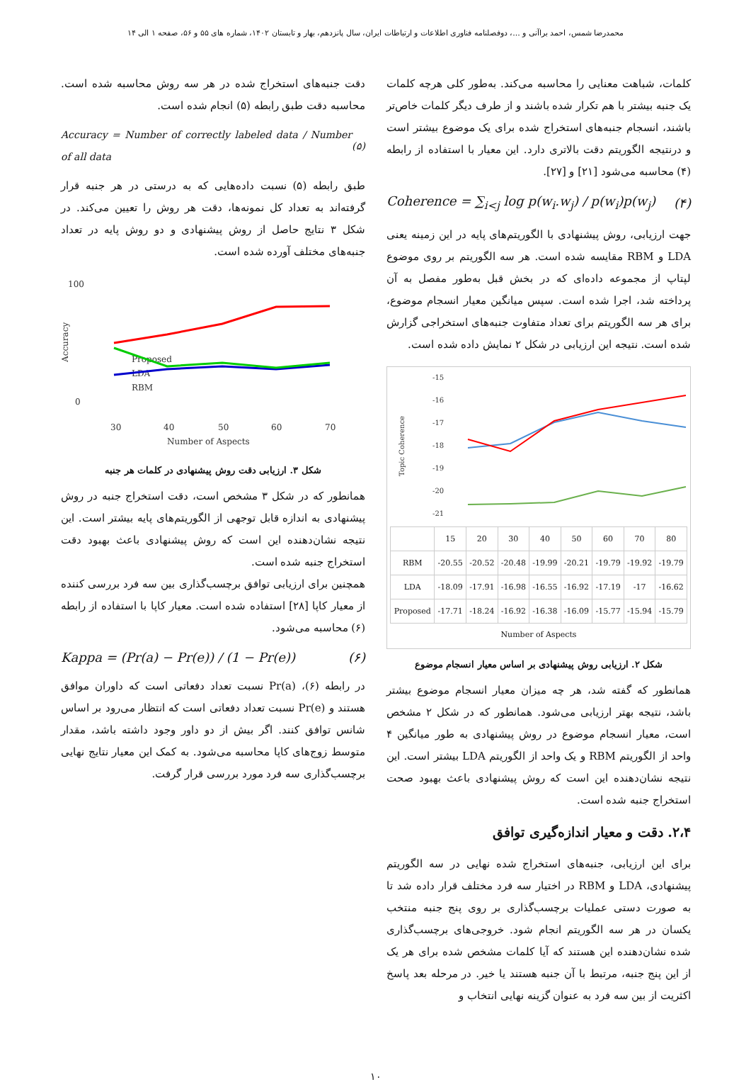محمدرضا شمس، احمد براآنی و ...، دوفصلنامه فناوری اطلاعات و ارتباطات ایران، سال پانزدهم، بهار و تابستان ۱۴۰۲، شماره های ۵۵ و ۵۶، صفحه ۱ الی ۱۴
کلمات، شباهت معنایی را محاسبه می‌کند. به‌طور کلی هرچه کلمات یک جنبه بیشتر با هم تکرار شده باشند و از طرف دیگر کلمات خاص‌تر باشند، انسجام جنبه‌های استخراج شده برای یک موضوع بیشتر است و درنتیجه الگوریتم دقت بالاتری دارد. این معیار با استفاده از رابطه (۴) محاسبه می‌شود [۲۱] و [۲۷].
Coherence = ∑<sub>i<j</sub> log p(w<sub>i</sub>.w<sub>j</sub>) / p(w<sub>i</sub>)p(w<sub>j</sub>) (۴)
جهت ارزیابی، روش پیشنهادی با الگوریتم‌های پایه در این زمینه یعنی LDA و RBM مقایسه شده است. هر سه الگوریتم بر روی موضوع لپتاپ از مجموعه داده‌ای که در بخش قبل به‌طور مفصل به آن پرداخته شد، اجرا شده است. سپس میانگین معیار انسجام موضوع، برای هر سه الگوریتم برای تعداد متفاوت جنبه‌های استخراجی گزارش شده است. نتیجه این ارزیابی در شکل ۲ نمایش داده شده است.
-15
-16
-17
-18
-19
-20
-21
Topic Coherence
| | 15 | 20 | 30 | 40 | 50 | 60 | 70 | 80 |
| --- | --- | --- | --- | --- | --- | --- | --- | --- |
| RBM | -20.55 | -20.52 | -20.48 | -19.99 | -20.21 | -19.79 | -19.92 | -19.79 |
| LDA | -18.09 | -17.91 | -16.98 | -16.55 | -16.92 | -17.19 | -17 | -16.62 |
| Proposed | -17.71 | -18.24 | -16.92 | -16.38 | -16.09 | -15.77 | -15.94 | -15.79 |
Number of Aspects
شکل ۲. ارزیابی روش پیشنهادی بر اساس معیار انسجام موضوع
همانطور که گفته شد، هر چه میزان معیار انسجام موضوع بیشتر باشد، نتیجه بهتر ارزیابی می‌شود. همانطور که در شکل ۲ مشخص است، معیار انسجام موضوع در روش پیشنهادی به طور میانگین ۴ واحد از الگوریتم RBM و یک واحد از الگوریتم LDA بیشتر است. این نتیجه نشان‌دهنده این است که روش پیشنهادی باعث بهبود صحت استخراج جنبه شده است.
۲،۴. دقت و معیار اندازه‌گیری توافق
برای این ارزیابی، جنبه‌های استخراج شده نهایی در سه الگوریتم پیشنهادی، LDA و RBM در اختیار سه فرد مختلف قرار داده شد تا به صورت دستی عملیات برچسب‌گذاری بر روی پنج جنبه منتخب یکسان در هر سه الگوریتم انجام شود. خروجی‌های برچسب‌گذاری شده نشان‌دهنده این هستند که آیا کلمات مشخص شده برای هر یک از این پنج جنبه، مرتبط با آن جنبه هستند یا خیر. در مرحله بعد پاسخ اکثریت از بین سه فرد به عنوان گزینه نهایی انتخاب و
دقت جنبه‌های استخراج شده در هر سه روش محاسبه شده است. محاسبه دقت طبق رابطه (۵) انجام شده است.
Accuracy = Number of correctly labeled data / Number of all data (۵)
طبق رابطه (۵) نسبت داده‌هایی که به درستی در هر جنبه قرار گرفته‌اند به تعداد کل نمونه‌ها، دقت هر روش را تعیین می‌کند. در شکل ۳ نتایج حاصل از روش پیشنهادی و دو روش پایه در تعداد جنبه‌های مختلف آورده شده است.
100
0
Accuracy
30
40
50
60
70
Number of Aspects
Proposed
LDA
RBM
شکل ۳. ارزیابی دقت روش پیشنهادی در کلمات هر جنبه
همانطور که در شکل ۳ مشخص است، دقت استخراج جنبه در روش پیشنهادی به اندازه قابل توجهی از الگوریتم‌های پایه بیشتر است. این نتیجه نشان‌دهنده این است که روش پیشنهادی باعث بهبود دقت استخراج جنبه شده است.
همچنین برای ارزیابی توافق برچسب‌گذاری بین سه فرد بررسی کننده از معیار کاپا [۲۸] استفاده شده است. معیار کاپا با استفاده از رابطه (۶) محاسبه می‌شود.
Kappa = (Pr(a) − Pr(e)) / (1 − Pr(e)) (۶)
در رابطه (۶)، Pr(a) نسبت تعداد دفعاتی است که داوران موافق هستند و Pr(e) نسبت تعداد دفعاتی است که انتظار می‌رود بر اساس شانس توافق کنند. اگر بیش از دو داور وجود داشته باشد، مقدار متوسط زوج‌های کاپا محاسبه می‌شود. به کمک این معیار نتایج نهایی برچسب‌گذاری سه فرد مورد بررسی قرار گرفت.
۱۰